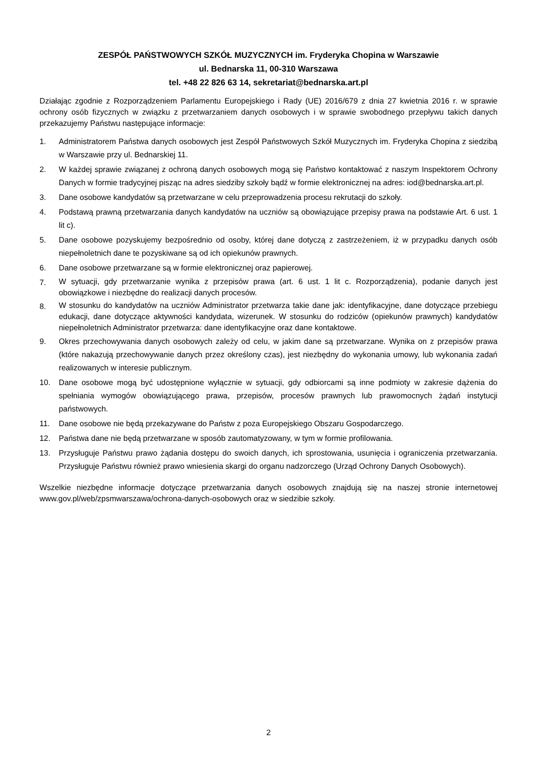ZESPÓŁ PAŃSTWOWYCH SZKÓŁ MUZYCZNYCH im. Fryderyka Chopina w Warszawie
ul. Bednarska 11, 00-310 Warszawa
tel. +48 22 826 63 14, sekretariat@bednarska.art.pl
Działając zgodnie z Rozporządzeniem Parlamentu Europejskiego i Rady (UE) 2016/679 z dnia 27 kwietnia 2016 r. w sprawie ochrony osób fizycznych w związku z przetwarzaniem danych osobowych i w sprawie swobodnego przepływu takich danych przekazujemy Państwu następujące informacje:
1. Administratorem Państwa danych osobowych jest Zespół Państwowych Szkół Muzycznych im. Fryderyka Chopina z siedzibą w Warszawie przy ul. Bednarskiej 11.
2. W każdej sprawie związanej z ochroną danych osobowych mogą się Państwo kontaktować z naszym Inspektorem Ochrony Danych w formie tradycyjnej pisząc na adres siedziby szkoły bądź w formie elektronicznej na adres: iod@bednarska.art.pl.
3. Dane osobowe kandydatów są przetwarzane w celu przeprowadzenia procesu rekrutacji do szkoły.
4. Podstawą prawną przetwarzania danych kandydatów na uczniów są obowiązujące przepisy prawa na podstawie Art. 6 ust. 1 lit c).
5. Dane osobowe pozyskujemy bezpośrednio od osoby, której dane dotyczą z zastrzeżeniem, iż w przypadku danych osób niepełnoletnich dane te pozyskiwane są od ich opiekunów prawnych.
6. Dane osobowe przetwarzane są w formie elektronicznej oraz papierowej.
7. W sytuacji, gdy przetwarzanie wynika z przepisów prawa (art. 6 ust. 1 lit c. Rozporządzenia), podanie danych jest obowiązkowe i niezbędne do realizacji danych procesów.
8. W stosunku do kandydatów na uczniów Administrator przetwarza takie dane jak: identyfikacyjne, dane dotyczące przebiegu edukacji, dane dotyczące aktywności kandydata, wizerunek. W stosunku do rodziców (opiekunów prawnych) kandydatów niepełnoletnich Administrator przetwarza: dane identyfikacyjne oraz dane kontaktowe.
9. Okres przechowywania danych osobowych zależy od celu, w jakim dane są przetwarzane. Wynika on z przepisów prawa (które nakazują przechowywanie danych przez określony czas), jest niezbędny do wykonania umowy, lub wykonania zadań realizowanych w interesie publicznym.
10. Dane osobowe mogą być udostępnione wyłącznie w sytuacji, gdy odbiorcami są inne podmioty w zakresie dążenia do spełniania wymogów obowiązującego prawa, przepisów, procesów prawnych lub prawomocnych żądań instytucji państwowych.
11. Dane osobowe nie będą przekazywane do Państw z poza Europejskiego Obszaru Gospodarczego.
12. Państwa dane nie będą przetwarzane w sposób zautomatyzowany, w tym w formie profilowania.
13. Przysługuje Państwu prawo żądania dostępu do swoich danych, ich sprostowania, usunięcia i ograniczenia przetwarzania. Przysługuje Państwu również prawo wniesienia skargi do organu nadzorczego (Urząd Ochrony Danych Osobowych).
Wszelkie niezbędne informacje dotyczące przetwarzania danych osobowych znajdują się na naszej stronie internetowej www.gov.pl/web/zpsmwarszawa/ochrona-danych-osobowych oraz w siedzibie szkoły.
2